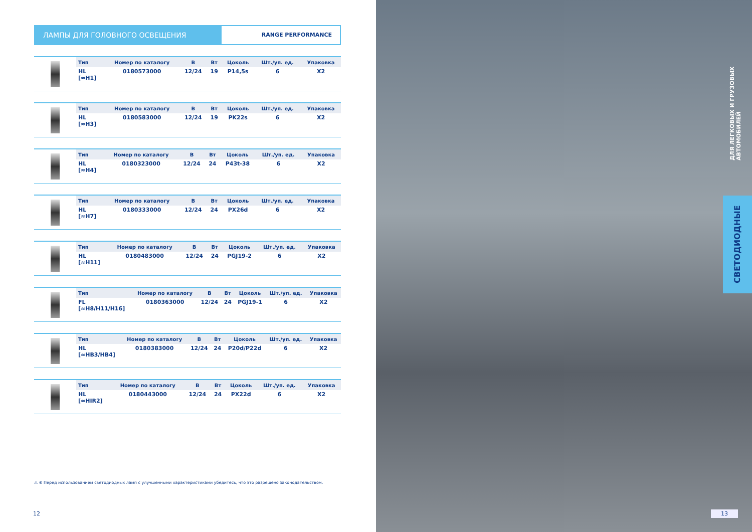ЛАМПЫ ДЛЯ ГОЛОВНОГО ОСВЕЩЕНИЯ
RANGE PERFORMANCE
| Тип | Номер по каталогу | В | Вт | Цоколь | Шт./уп. ед. | Упаковка |
| --- | --- | --- | --- | --- | --- | --- |
| HL [≈H1] | 0180573000 | 12/24 | 19 | P14,5s | 6 | X2 |
| Тип | Номер по каталогу | В | Вт | Цоколь | Шт./уп. ед. | Упаковка |
| --- | --- | --- | --- | --- | --- | --- |
| HL [≈H3] | 0180583000 | 12/24 | 19 | PK22s | 6 | X2 |
| Тип | Номер по каталогу | В | Вт | Цоколь | Шт./уп. ед. | Упаковка |
| --- | --- | --- | --- | --- | --- | --- |
| HL [≈H4] | 0180323000 | 12/24 | 24 | P43t-38 | 6 | X2 |
| Тип | Номер по каталогу | В | Вт | Цоколь | Шт./уп. ед. | Упаковка |
| --- | --- | --- | --- | --- | --- | --- |
| HL [≈H7] | 0180333000 | 12/24 | 24 | PX26d | 6 | X2 |
| Тип | Номер по каталогу | В | Вт | Цоколь | Шт./уп. ед. | Упаковка |
| --- | --- | --- | --- | --- | --- | --- |
| HL [≈H11] | 0180483000 | 12/24 | 24 | PGJ19-2 | 6 | X2 |
| Тип | Номер по каталогу | В | Вт | Цоколь | Шт./уп. ед. | Упаковка |
| --- | --- | --- | --- | --- | --- | --- |
| FL [≈H8/H11/H16] | 0180363000 | 12/24 | 24 | PGJ19-1 | 6 | X2 |
| Тип | Номер по каталогу | В | Вт | Цоколь | Шт./уп. ед. | Упаковка |
| --- | --- | --- | --- | --- | --- | --- |
| HL [≈HB3/HB4] | 0180383000 | 12/24 | 24 | P20d/P22d | 6 | X2 |
| Тип | Номер по каталогу | В | Вт | Цоколь | Шт./уп. ед. | Упаковка |
| --- | --- | --- | --- | --- | --- | --- |
| HL [≈HIR2] | 0180443000 | 12/24 | 24 | PX22d | 6 | X2 |
⚠ ⊗ Перед использованием светодиодных ламп с улучшенными характеристиками убедитесь, что это разрешено законодательством.
12
ДЛЯ ЛЕГКОВЫХ И ГРУЗОВЫХ АВТОМОБИЛЕЙ
СВЕТОДИОДНЫЕ
13